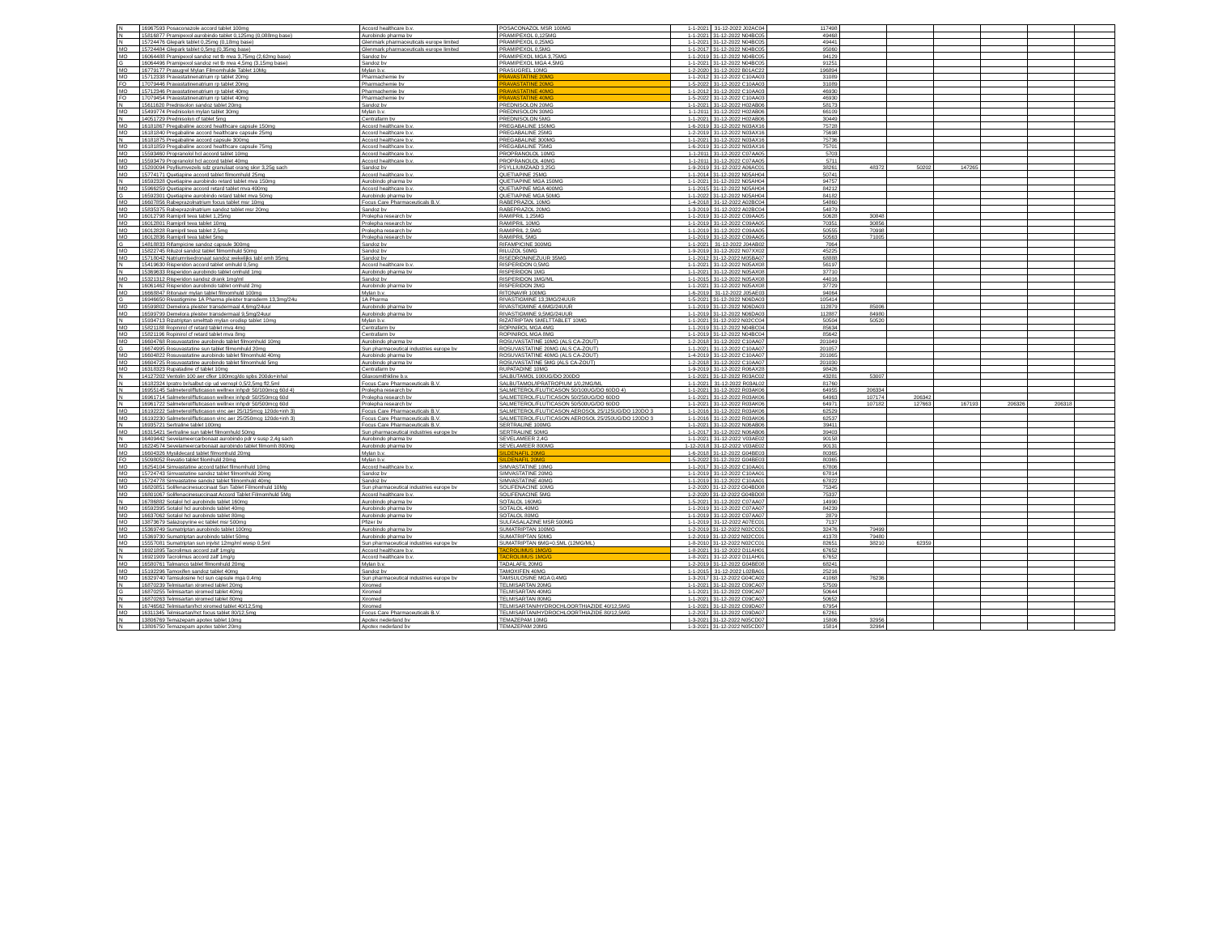| N | 16967593 Posaconazole accord tablet 100mg | Accord healthcare b.v. | POSACONAZOL MSR 100MG | 1-1-2021 | 31-12-2022 J02AC04 | 117498 | | | | | | |
| N | 15816877 Pramipexol aurobindo tablet 0,125mg (0,088mg base) | Aurobindo pharma bv | PRAMIPEXOL 0,125MG | 1-1-2021 | 31-12-2022 N04BC05 | 49468 | | | | | | |
| N | 15724476 Glepark tablet 0,25mg (0,18mg base) | Glenmark pharmaceuticals europe limited | PRAMIPEXOL 0,25MG | 1-1-2021 | 31-12-2022 N04BC05 | 49441 | | | | | | |
| MO | 15724484 Glepark tablet 0,5mg (0,35mg base) | Glenmark pharmaceuticals europe limited | PRAMIPEXOL 0,5MG | 1-1-2017 | 31-12-2022 N04BC05 | 95060 | | | | | | |
| MO | 16064488 Pramipexol sandoz ret tb mva 3,75mg (2,62mg base) | Sandoz bv | PRAMIPEXOL MGA 3,75MG | 1-1-2019 | 31-12-2022 N04BC05 | 94129 | | | | | | |
| G | 16064496 Pramipexol sandoz ret tb mva 4,5mg (3,15mg base) | Sandoz bv | PRAMIPEXOL MGA 4,5MG | 1-1-2021 | 31-12-2022 N04BC05 | 91251 | | | | | | |
| MO | 16779177 Prasugrel Mylan Filmomhulde Tablet 10Mg | Mylan b.v. | PRASUGREL 10MG | 1-2-2020 | 31-12-2022 B01AC22 | 196894 | | | | | | |
| MO | 15712338 Pravastatinenatrium rp tablet 20mg | Pharmachemie bv | PRAVASTATINE 20MG | 1-1-2012 | 31-12-2022 C10AA03 | 31089 | | | | | | |
| FO | 17079446 Pravastatinenatrium rp tablet 20mg | Pharmachemie bv | PRAVASTATINE 20MG | 1-5-2022 | 31-12-2022 C10AA03 | 31089 | | | | | | |
| MO | 15712346 Pravastatinenatrium rp tablet 40mg | Pharmachemie bv | PRAVASTATINE 40MG | 1-1-2012 | 31-12-2022 C10AA03 | 46930 | | | | | | |
| FO | 17079454 Pravastatinenatrium rp tablet 40mg | Pharmachemie bv | PRAVASTATINE 40MG | 1-5-2022 | 31-12-2022 C10AA03 | 46930 | | | | | | |
| N | 15611620 Prednisolon sandoz tablet 20mg | Sandoz bv | PREDNISOLON 20MG | 1-1-2021 | 31-12-2022 H02AB06 | 58173 | | | | | | |
| MO | 15499774 Prednisolon mylan tablet 30mg | Mylan b.v. | PREDNISOLON 30MG | 1-1-2011 | 31-12-2022 H02AB06 | 66109 | | | | | | |
| N | 14051729 Prednisolon cf tablet 5mg | Centrafarm bv | PREDNISOLON 5MG | 1-1-2021 | 31-12-2022 H02AB06 | 30449 | | | | | | |
| MO | 16181867 Pregabaline accord healthcare capsule 150mg | Accord healthcare b.v. | PREGABALINE 150MG | 1-6-2019 | 31-12-2022 N03AX16 | 75728 | | | | | | |
| MO | 16181840 Pregabaline accord healthcare capsule 25mg | Accord healthcare b.v. | PREGABALINE 25MG | 1-2-2019 | 31-12-2022 N03AX16 | 75698 | | | | | | |
| N | 16181875 Pregabaline accord capsule 300mg | Accord healthcare b.v. | PREGABALINE 300MG | 1-1-2021 | 31-12-2022 N03AX16 | 75736 | | | | | | |
| MO | 16181859 Pregabaline accord healthcare capsule 75mg | Accord healthcare b.v. | PREGABALINE 75MG | 1-6-2019 | 31-12-2022 N03AX16 | 75701 | | | | | | |
| MO | 15593460 Propranolol hcl accord tablet 10mg | Accord healthcare b.v. | PROPRANOLOL 10MG | 1-1-2011 | 31-12-2022 C07AA05 | 5703 | | | | | | |
| MO | 15593479 Propranolol hcl accord tablet 40mg | Accord healthcare b.v. | PROPRANOLOL 40MG | 1-1-2011 | 31-12-2022 C07AA05 | 5711 | | | | | | |
| MO | 15200094 Psylliumvezels sdz granulaat orang skvr 3,25g sach | Sandoz bv | PSYLLIUMZAAD 3,25G | 1-9-2019 | 31-12-2022 A06AC01 | 38261 | 48372 | 50202 | 147265 | | | |
| MO | 15774171 Quetiapine accord tablet filmomhuld 25mg | Accord healthcare b.v. | QUETIAPINE 25MG | 1-1-2014 | 31-12-2022 N05AH04 | 50741 | | | | | | |
| N | 16592328 Quetiapine aurobindo retard tablet mva 150mg | Aurobindo pharma bv | QUETIAPINE MGA 150MG | 1-1-2021 | 31-12-2022 N05AH04 | 94757 | | | | | | |
| MO | 15966259 Quetiapine accord retard tablet mva 400mg | Accord healthcare b.v. | QUETIAPINE MGA 400MG | 1-1-2015 | 31-12-2022 N05AH04 | 84212 | | | | | | |
| G | 16592301 Quetiapine aurobindo retard tablet mva 50mg | Aurobindo pharma bv | QUETIAPINE MGA 50MG | 1-1-2022 | 31-12-2022 N05AH04 | 84182 | | | | | | |
| MO | 16607856 Rabeprazolnatrium focus tablet msr 10mg | Focus Care Pharmaceuticals B.V. | RABEPRAZOL 10MG | 1-4-2018 | 31-12-2022 A02BC04 | 54860 | | | | | | |
| MO | 15835375 Rabeprazolnatrium sandoz tablet msr 20mg | Sandoz bv | RABEPRAZOL 20MG | 1-3-2019 | 31-12-2022 A02BC04 | 54879 | | | | | | |
| MO | 16012798 Ramipril teva tablet 1,25mg | Prolepha research bv | RAMIPRIL 1,25MG | 1-1-2019 | 31-12-2022 C09AA05 | 50628 | 30848 | | | | | |
| MO | 16012801 Ramipril teva tablet 10mg | Prolepha research bv | RAMIPRIL 10MG | 1-1-2019 | 31-12-2022 C09AA05 | 70351 | 30856 | | | | | |
| MO | 16012828 Ramipril teva tablet 2,5mg | Prolepha research bv | RAMIPRIL 2,5MG | 1-1-2019 | 31-12-2022 C09AA05 | 50555 | 70998 | | | | | |
| MO | 16012836 Ramipril teva tablet 5mg | Prolepha research bv | RAMIPRIL 5MG | 1-1-2019 | 31-12-2022 C09AA05 | 50563 | 71005 | | | | | |
| G | 14818833 Rifampicine sandoz capsule 300mg | Sandoz bv | RIFAMPICINE 300MG | 1-1-2021 | 31-12-2022 J04AB02 | 7064 | | | | | | |
| MO | 15822745 Riluzol sandoz tablet filmomhuld 50mg | Sandoz bv | RILUZOL 50MG | 1-9-2019 | 31-12-2022 N07XX02 | 45225 | | | | | | |
| MO | 15718042 Natriumrisedronaat sandoz wekelijks tabl omh 35mg | Sandoz bv | RISEDRONINEZUUR 35MG | 1-1-2012 | 31-12-2022 M05BA07 | 68888 | | | | | | |
| N | 15419630 Risperidon accord tablet omhuld 0,5mg | Accord healthcare b.v. | RISPERIDON 0,5MG | 1-1-2021 | 31-12-2022 N05AX08 | 56197 | | | | | | |
| N | 15369633 Risperidon aurobindo tablet omhuld 1mg | Aurobindo pharma bv | RISPERIDON 1MG | 1-1-2021 | 31-12-2022 N05AX08 | 37710 | | | | | | |
| MO | 15321312 Risperidon sandoz drank 1mg/ml | Sandoz bv | RISPERIDON 1MG/ML | 1-1-2015 | 31-12-2022 N05AX08 | 44016 | | | | | | |
| N | 16061462 Risperidon aurobindo tablet omhuld 2mg | Aurobindo pharma bv | RISPERIDON 2MG | 1-1-2021 | 31-12-2022 N05AX08 | 37729 | | | | | | |
| MO | 16668847 Ritonavir mylan tablet filmomhuld 100mg | Mylan b.v. | RITONAVIR 100MG | 1-6-2019 | 31-12-2022 J05AE03 | 94064 | | | | | | |
| G | 16946650 Rivastigmine 1A Pharma pleister transderm 13,3mg/24u | 1A Pharma | RIVASTIGMINE 13,3MG/24UUR | 1-5-2021 | 31-12-2022 N06DA03 | 105414 | | | | | | |
| MO | 16599802 Demelora pleister transdermaal 4,6mg/24uur | Aurobindo pharma bv | RIVASTIGMINE 4,6MG/24UUR | 1-1-2019 | 31-12-2022 N06DA03 | 112879 | 85006 | | | | | |
| MO | 16599799 Demelora pleister transdermaal 9,5mg/24uur | Aurobindo pharma bv | RIVASTIGMINE 9,5MG/24UUR | 1-1-2019 | 31-12-2022 N06DA03 | 112887 | 84980 | | | | | |
| N | 15934713 Rizatriptan smelttab mylan orodisp tablet 10mg | Mylan b.v. | RIZATRIPTAN SMELTTABLET 10MG | 1-1-2021 | 31-12-2022 N02CC04 | 50504 | 50520 | | | | | |
| MO | 15821188 Ropinirol cf retard tablet mva 4mg | Centrafarm bv | ROPINIROL MGA 4MG | 1-1-2019 | 31-12-2022 N04BC04 | 85634 | | | | | | |
| MO | 15821196 Ropinirol cf retard tablet mva 8mg | Centrafarm bv | ROPINIROL MGA 8MG | 1-1-2019 | 31-12-2022 N04BC04 | 85642 | | | | | | |
| MO | 16604768 Rosuvastatine aurobindo tablet filmomhuld 10mg | Aurobindo pharma bv | ROSUVASTATINE 10MG (ALS CA-ZOUT) | 1-2-2018 | 31-12-2022 C10AA07 | 201049 | | | | | | |
| G | 16674995 Rosuvastatine sun tablet filmomhuld 20mg | Sun pharmaceutical industries europe bv | ROSUVASTATINE 20MG (ALS CA-ZOUT) | 1-1-2021 | 31-12-2022 C10AA07 | 201057 | | | | | | |
| MO | 16604822 Rosuvastatine aurobindo tablet filmomhuld 40mg | Aurobindo pharma bv | ROSUVASTATINE 40MG (ALS CA-ZOUT) | 1-4-2019 | 31-12-2022 C10AA07 | 201065 | | | | | | |
| MO | 16604725 Rosuvastatine aurobindo tablet filmomhuld 5mg | Aurobindo pharma bv | ROSUVASTATINE 5MG (ALS CA-ZOUT) | 1-2-2018 | 31-12-2022 C10AA07 | 201030 | | | | | | |
| MO | 16318323 Rupatadine cf tablet 10mg | Centrafarm bv | RUPATADINE 10MG | 1-9-2019 | 31-12-2022 R06AX28 | 98426 | | | | | | |
| N | 14127202 Ventolin 100 aer cfkvr 100mcg/do spbs 200do+inhal | Glaxosmithkline b.v. | SALBUTAMOL 100UG/DO 200DO | 1-1-2021 | 31-12-2022 R03AC02 | 43281 | 53007 | | | | | |
| N | 16182324 Ipratro br/salbut cip ud vernopl 0,5/2,5mg fl2,5ml | Focus Care Pharmaceuticals B.V. | SALBUTAMOL/IPRATROPIUM 1/0,2MG/ML | 1-1-2021 | 31-12-2022 R03AL02 | 81760 | | | | | | |
| N | 16955145 Salmeterol/fluticason wellnex inhpdr 50/100mcg 60d 4) | Prolepha research bv | SALMETEROL/FLUTICASON 50/100UG/DO 60DO 4) | 1-1-2021 | 31-12-2022 R03AK06 | 64955 | 206334 | | | | | |
| N | 16961714 Salmeterol/fluticason wellnex inhpdr 50/250mcg 60d | Prolepha research bv | SALMETEROL/FLUTICASON 50/250UG/DO 60DO | 1-1-2021 | 31-12-2022 R03AK06 | 64963 | 107174 | 206342 | | | | |
| N | 16961722 Salmeterol/fluticason wellnex inhpdr 50/500mcg 60d | Prolepha research bv | SALMETEROL/FLUTICASON 50/500UG/DO 60DO | 1-1-2021 | 31-12-2022 R03AK06 | 64971 | 107182 | 127663 | 167193 | 206326 | 206318 | |
| MO | 16192222 Salmeterol/fluticason vinc aer 25/125mcg 120do+inh 3) | Focus Care Pharmaceuticals B.V. | SALMETEROL/FLUTICASON AEROSOL 25/125UG/DO 120DO 3 | 1-1-2016 | 31-12-2022 R03AK06 | 62529 | | | | | | |
| MO | 16192230 Salmeterol/fluticason vinc aer 25/250mcg 120do+inh 3) | Focus Care Pharmaceuticals B.V. | SALMETEROL/FLUTICASON AEROSOL 25/250UG/DO 120DO 3 | 1-1-2016 | 31-12-2022 R03AK06 | 62537 | | | | | | |
| N | 16935721 Sertraline tablet 100mg | Focus Care Pharmaceuticals B.V. | SERTRALINE 100MG | 1-1-2021 | 31-12-2022 N06AB06 | 39411 | | | | | | |
| MO | 16315421 Sertraline sun tablet filmomhuld 50mg | Sun pharmaceutical industries europe bv | SERTRALINE 50MG | 1-1-2017 | 31-12-2022 N06AB06 | 39403 | | | | | | |
| N | 16409442 Sevelameercarbonaat aurobindo pdr v susp 2,4g sach | Aurobindo pharma bv | SEVELAMEER 2,4G | 1-1-2021 | 31-12-2022 V03AE02 | 90158 | | | | | | |
| MO | 16224574 Sevelameercarbonaat aurobindo tablet filmomh 800mg | Aurobindo pharma bv | SEVELAMEER 800MG | 1-12-2018 | 31-12-2022 V03AE02 | 90131 | | | | | | |
| MO | 16604326 Mysildecard tablet filmomhuld 20mg | Mylan b.v. | SILDENAFIL 20MG | 1-6-2018 | 31-12-2022 G04BE03 | 80365 | | | | | | |
| FO | 15098052 Revatio tablet filomhuld 20mg | Mylan b.v. | SILDENAFIL 20MG | 1-5-2022 | 31-12-2022 G04BE03 | 80365 | | | | | | |
| MO | 16254104 Simvastatine accord tablet filmomhuld 10mg | Accord healthcare b.v. | SIMVASTATINE 10MG | 1-1-2017 | 31-12-2022 C10AA01 | 67806 | | | | | | |
| MO | 15724743 Simvastatine sandoz tablet filmomhuld 20mg | Sandoz bv | SIMVASTATINE 20MG | 1-1-2019 | 31-12-2022 C10AA01 | 67814 | | | | | | |
| MO | 15724778 Simvastatine sandoz tablet filmomhuld 40mg | Sandoz bv | SIMVASTATINE 40MG | 1-1-2019 | 31-12-2022 C10AA01 | 67822 | | | | | | |
| MO | 16820851 Solifenacinesuccinaat Sun Tablet Filmomhuld 10Mg | Sun pharmaceutical industries europe bv | SOLIFENACINE 10MG | 1-2-2020 | 31-12-2022 G04BD08 | 75345 | | | | | | |
| MO | 16801067 Solifenacinesuccinaat Accord Tablet Filmomhuld 5Mg | Accord healthcare b.v. | SOLIFENACINE 5MG | 1-2-2020 | 31-12-2022 G04BD08 | 75337 | | | | | | |
| N | 16786882 Sotalol hcl aurobindo tablet 160mg | Aurobindo pharma bv | SOTALOL 160MG | 1-5-2021 | 31-12-2022 C07AA07 | 14990 | | | | | | |
| MO | 16592395 Sotalol hcl aurobindo tablet 40mg | Aurobindo pharma bv | SOTALOL 40MG | 1-1-2019 | 31-12-2022 C07AA07 | 84239 | | | | | | |
| MO | 16637062 Sotalol hcl aurobindo tablet 80mg | Aurobindo pharma bv | SOTALOL 80MG | 1-1-2019 | 31-12-2022 C07AA07 | 2879 | | | | | | |
| MO | 13873679 Salazopyrine ec tablet msr 500mg | Pfizer bv | SULFASALAZINE MSR 500MG | 1-1-2019 | 31-12-2022 A07EC01 | 7137 | | | | | | |
| MO | 15369749 Sumatriptan aurobindo tablet 100mg | Aurobindo pharma bv | SUMATRIPTAN 100MG | 1-2-2019 | 31-12-2022 N02CC01 | 32476 | 79499 | | | | | |
| MO | 15369730 Sumatriptan aurobindo tablet 50mg | Aurobindo pharma bv | SUMATRIPTAN 50MG | 1-2-2019 | 31-12-2022 N02CC01 | 41378 | 79480 | | | | | |
| MO | 15557081 Sumatriptan sun injvlst 12mg/ml wwsp 0,5ml | Sun pharmaceutical industries europe bv | SUMATRIPTAN 6MG=0,5ML (12MG/ML) | 1-8-2010 | 31-12-2022 N02CC01 | 82651 | 38210 | 62359 | | | | |
| N | 16921895 Tacrolimus accord zalf 1mg/g | Accord healthcare b.v. | TACROLIMUS 1MG/G | 1-8-2021 | 31-12-2022 D11AH01 | 67652 | | | | | | |
| N | 16921909 Tacrolimus accord zalf 1mg/g | Accord healthcare b.v. | TACROLIMUS 1MG/G | 1-8-2021 | 31-12-2022 D11AH01 | 67652 | | | | | | |
| MO | 16580761 Talmanco tablet filmomhuld 20mg | Mylan b.v. | TADALAFIL 20MG | 1-2-2019 | 31-12-2022 G04BE08 | 68241 | | | | | | |
| MO | 15192296 Tamoxifen sandoz tablet 40mg | Sandoz bv | TAMOXIFEN 40MG | 1-1-2015 | 31-12-2022 L02BA01 | 25216 | | | | | | |
| MO | 16329740 Tamsulosine hcl sun capsule mga 0,4mg | Sun pharmaceutical industries europe bv | TAMSULOSINE MGA 0,4MG | 1-3-2017 | 31-12-2022 G04CA02 | 41068 | 76236 | | | | | |
| N | 16870239 Telmisartan xiromed tablet 20mg | Xiromed | TELMISARTAN 20MG | 1-1-2021 | 31-12-2022 C09CA07 | 57509 | | | | | | |
| G | 16870255 Telmisartan xiromed tablet 40mg | Xiromed | TELMISARTAN 40MG | 1-1-2021 | 31-12-2022 C09CA07 | 50644 | | | | | | |
| N | 16870263 Telmisartan xiromed tablet 80mg | Xiromed | TELMISARTAN 80MG | 1-1-2021 | 31-12-2022 C09CA07 | 50652 | | | | | | |
| N | 16746562 Telmisartan/hct xiromed tablet 40/12,5mg | Xiromed | TELMISARTAN/HYDROCHLOORTHIAZIDE 40/12,5MG | 1-1-2021 | 31-12-2022 C09DA07 | 67954 | | | | | | |
| MO | 16311345 Telmisartan/hct focus tablet 80/12,5mg | Focus Care Pharmaceuticals B.V. | TELMISARTAN/HYDROCHLOORTHIAZIDE 80/12,5MG | 1-2-2017 | 31-12-2022 C09DA07 | 67261 | | | | | | |
| N | 13806769 Temazepam apotex tablet 10mg | Apotex nederland bv | TEMAZEPAM 10MG | 1-3-2021 | 31-12-2022 N05CD07 | 15806 | 32956 | | | | | |
| N | 13806750 Temazepam apotex tablet 20mg | Apotex nederland bv | TEMAZEPAM 20MG | 1-3-2021 | 31-12-2022 N05CD07 | 15814 | 32964 | | | | | |